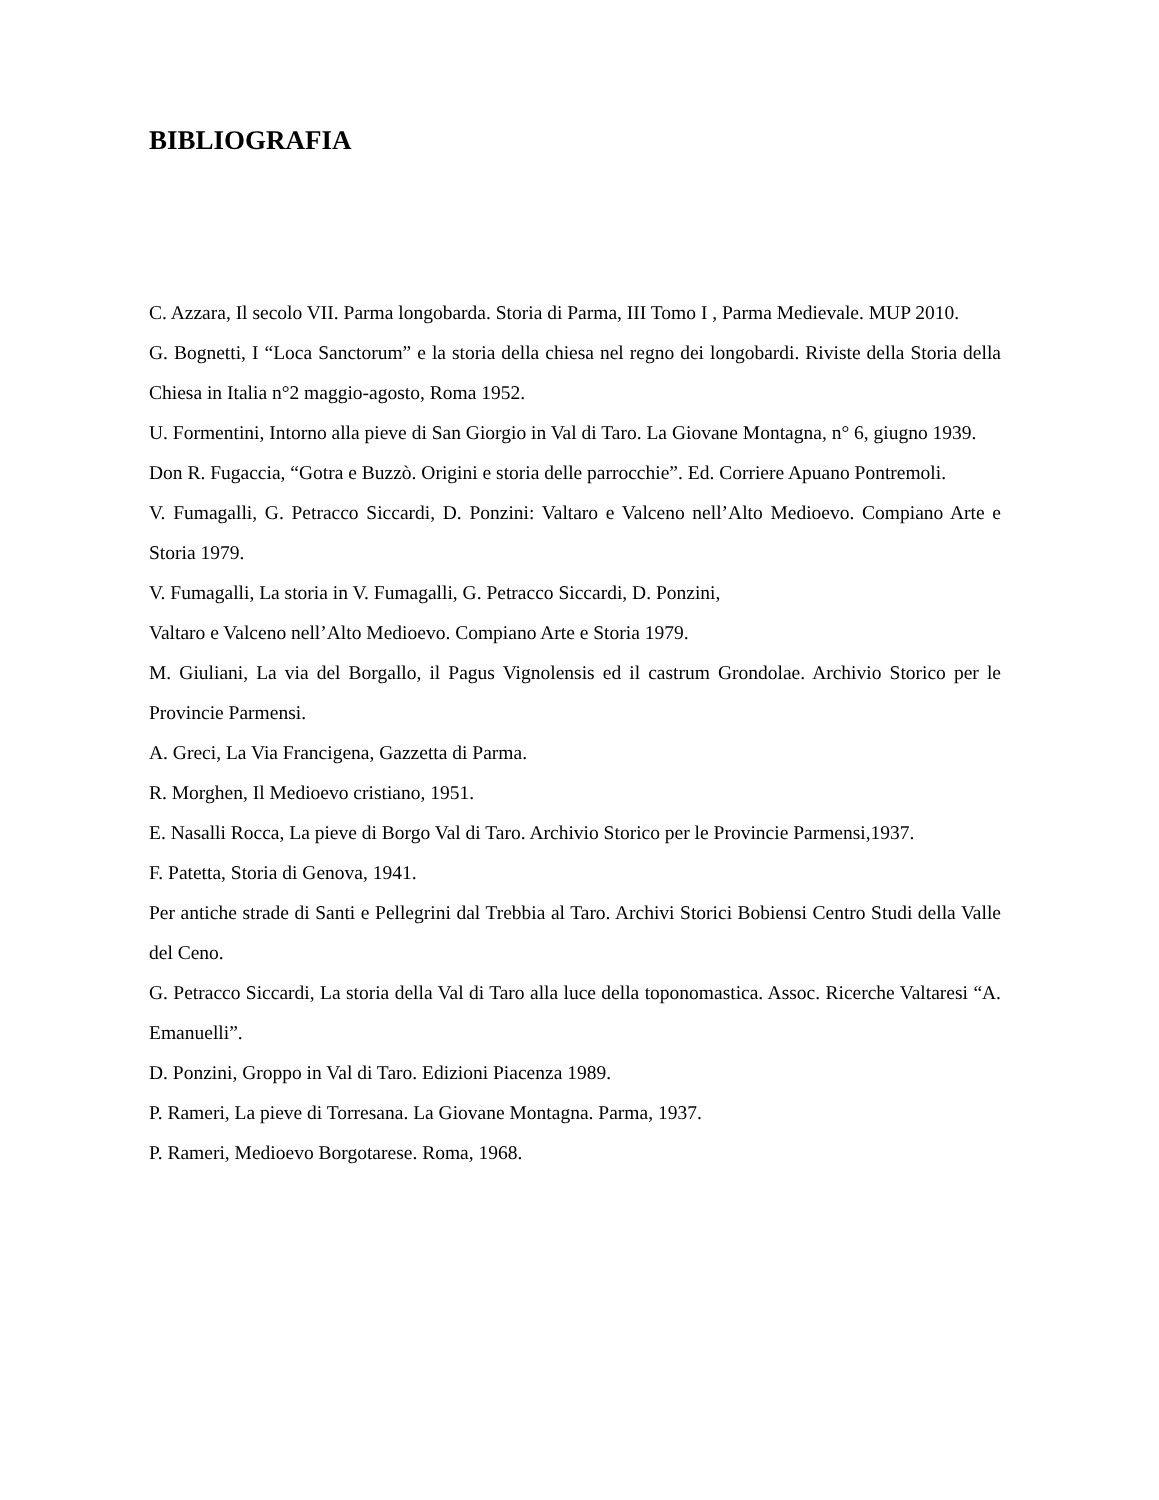BIBLIOGRAFIA
C. Azzara, Il secolo VII. Parma longobarda. Storia di Parma, III Tomo I , Parma Medievale. MUP 2010.
G. Bognetti, I “Loca Sanctorum” e la storia della chiesa nel regno dei longobardi. Riviste della Storia della Chiesa in Italia n°2 maggio-agosto, Roma 1952.
U. Formentini, Intorno alla pieve di San Giorgio in Val di Taro. La Giovane Montagna, n° 6, giugno 1939.
Don R. Fugaccia, “Gotra e Buzzò. Origini e storia delle parrocchie”. Ed. Corriere Apuano Pontremoli.
V. Fumagalli, G. Petracco Siccardi, D. Ponzini: Valtaro e Valceno nell’Alto Medioevo. Compiano Arte e Storia 1979.
V. Fumagalli, La storia in V. Fumagalli, G. Petracco Siccardi, D. Ponzini,
Valtaro e Valceno nell’Alto Medioevo. Compiano Arte e Storia 1979.
M. Giuliani, La via del Borgallo, il Pagus Vignolensis ed il castrum Grondolae. Archivio Storico per le Provincie Parmensi.
A. Greci, La Via Francigena, Gazzetta di Parma.
R. Morghen, Il Medioevo cristiano, 1951.
E. Nasalli Rocca, La pieve di Borgo Val di Taro. Archivio Storico per le Provincie Parmensi,1937.
F. Patetta, Storia di Genova, 1941.
Per antiche strade di Santi e Pellegrini dal Trebbia al Taro. Archivi Storici Bobiensi Centro Studi della Valle del Ceno.
G. Petracco Siccardi, La storia della Val di Taro alla luce della toponomastica. Assoc. Ricerche Valtaresi “A. Emanuelli”.
D. Ponzini, Groppo in Val di Taro. Edizioni Piacenza 1989.
P. Rameri, La pieve di Torresana. La Giovane Montagna. Parma, 1937.
P. Rameri, Medioevo Borgotarese. Roma, 1968.